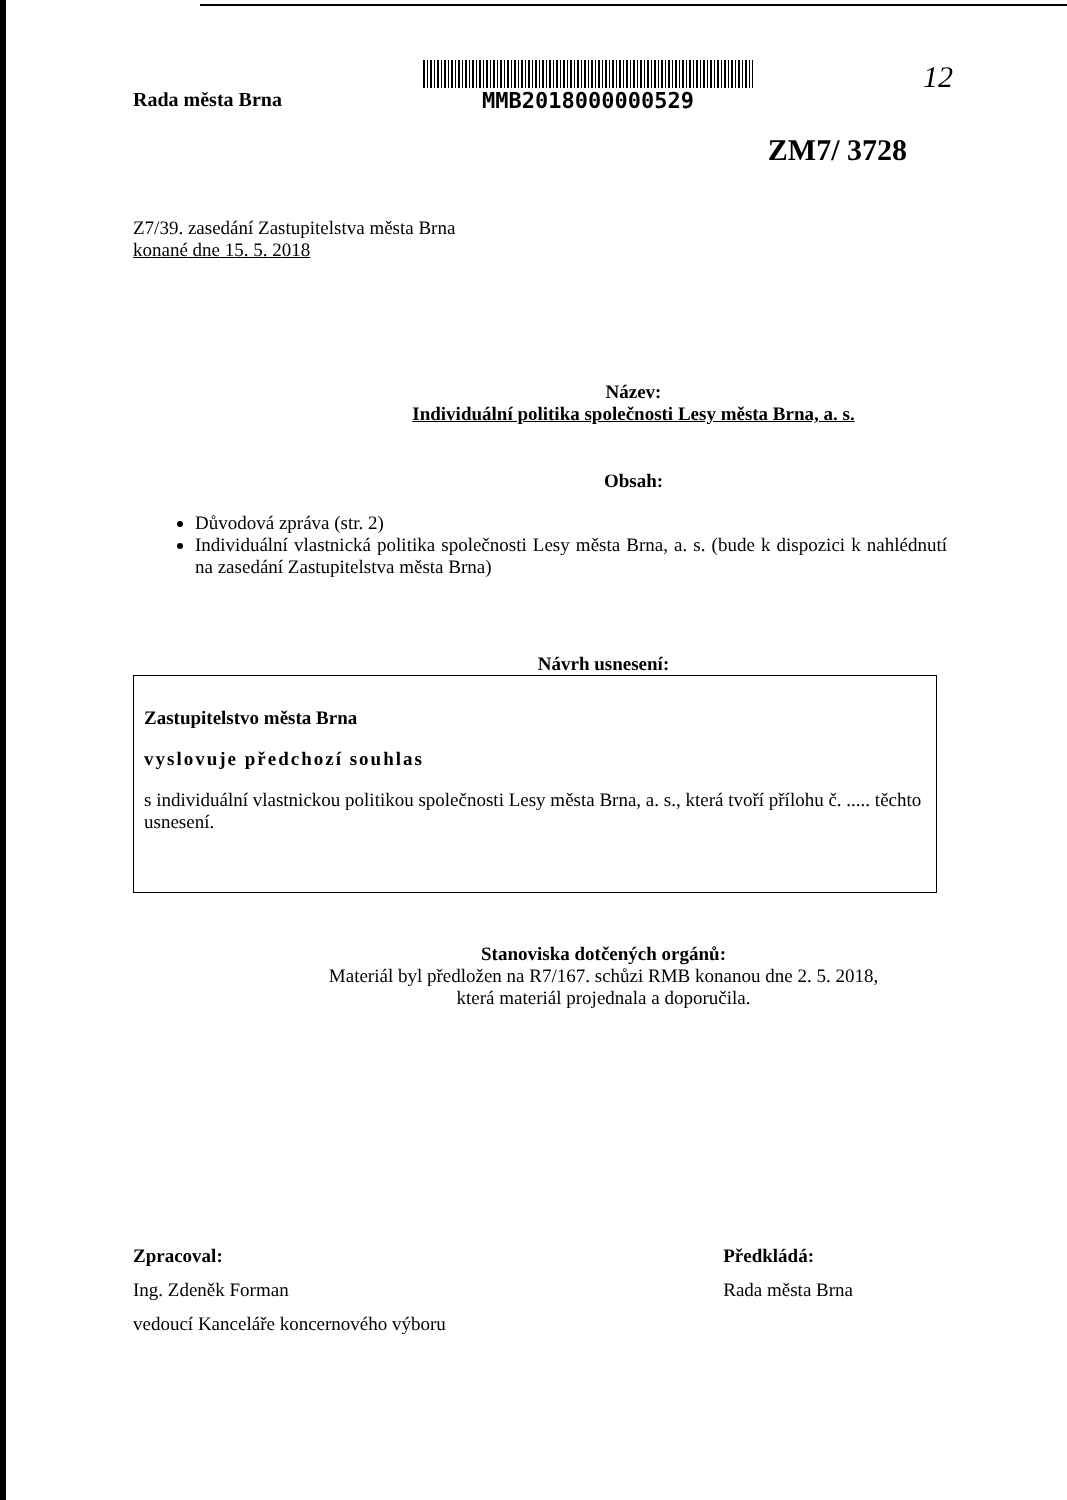Rada města Brna
MMB2018000000529
12
ZM7/ 3728
Z7/39. zasedání Zastupitelstva města Brna
konané dne 15. 5. 2018
Název:
Individuální politika společnosti Lesy města Brna, a. s.
Obsah:
Důvodová zpráva (str. 2)
Individuální vlastnická politika společnosti Lesy města Brna, a. s. (bude k dispozici k nahlédnutí na zasedání Zastupitelstva města Brna)
Návrh usnesení:
Zastupitelstvo města Brna
vyslovuje předchozí souhlas
s individuální vlastnickou politikou společnosti Lesy města Brna, a. s., která tvoří přílohu č. ..... těchto usnesení.
Stanoviska dotčených orgánů:
Materiál byl předložen na R7/167. schůzi RMB konanou dne 2. 5. 2018,
která materiál projednala a doporučila.
Zpracoval:
Ing. Zdeněk Forman
vedoucí Kanceláře koncernového výboru
Předkládá:
Rada města Brna